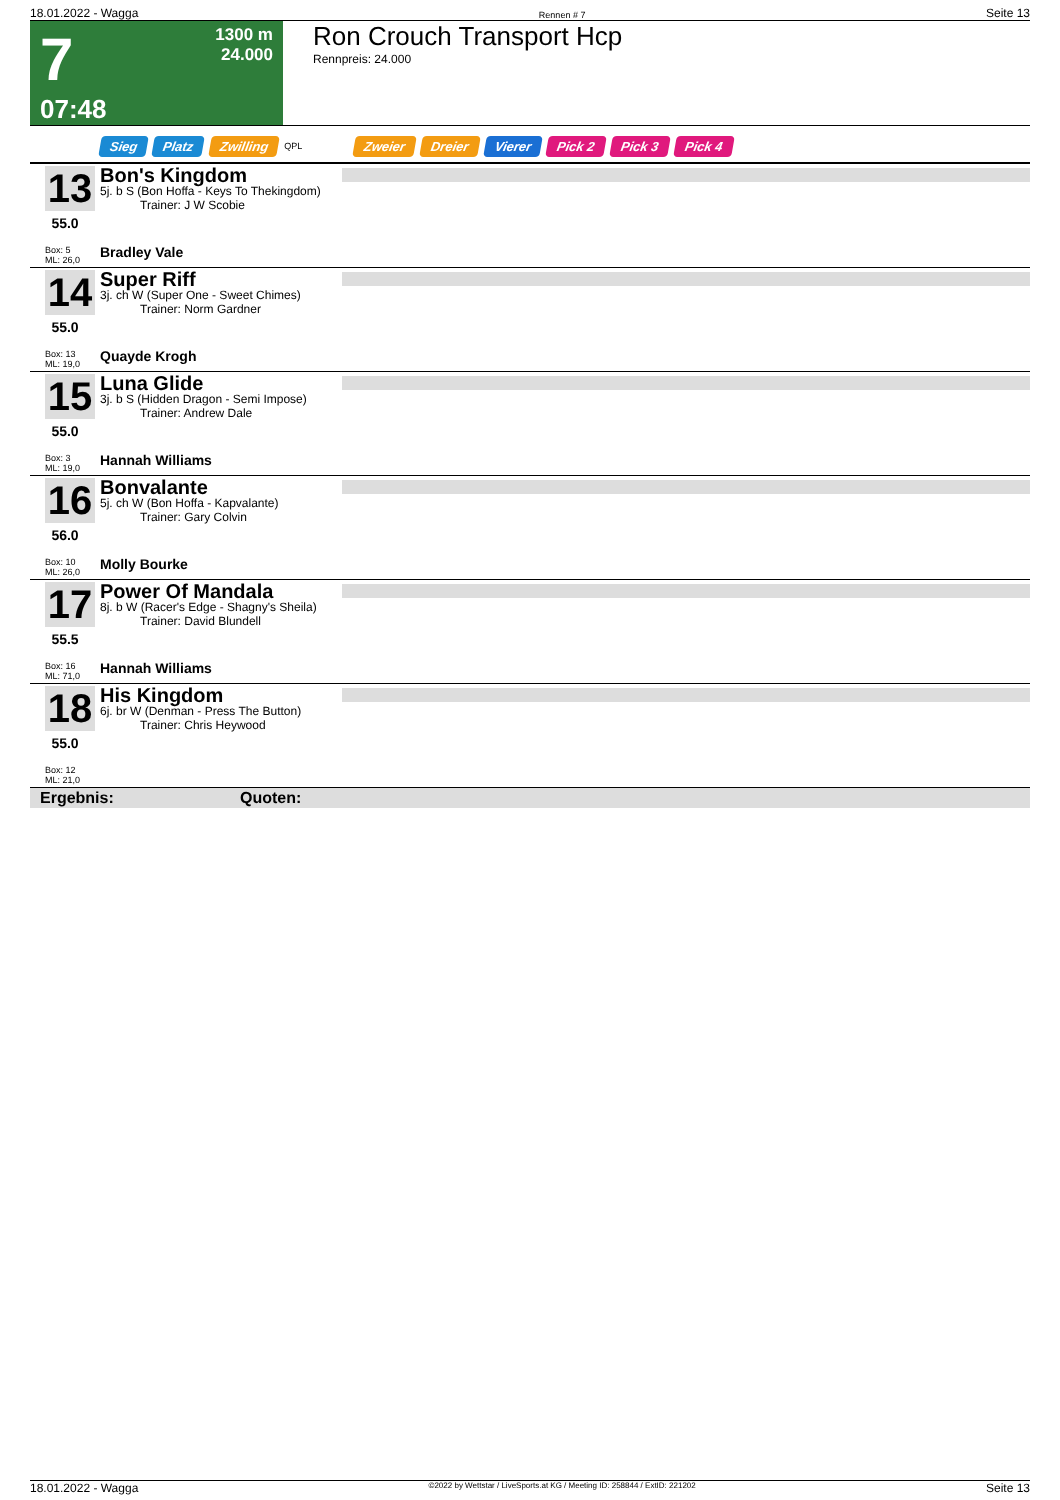18.01.2022 - Wagga Rennen # 7 Seite 13
7
07:48
1300 m
24.000
Ron Crouch Transport Hcp
Rennpreis: 24.000
Sieg Platz Zwilling QPL Zweier Dreier Vierer Pick 2 Pick 3 Pick 4
13
55.0
Box: 5
ML: 26,0
Bon's Kingdom
5j. b S (Bon Hoffa - Keys To Thekingdom)
Trainer: J W Scobie
Bradley Vale
14
55.0
Box: 13
ML: 19,0
Super Riff
3j. ch W (Super One - Sweet Chimes)
Trainer: Norm Gardner
Quayde Krogh
15
55.0
Box: 3
ML: 19,0
Luna Glide
3j. b S (Hidden Dragon - Semi Impose)
Trainer: Andrew Dale
Hannah Williams
16
56.0
Box: 10
ML: 26,0
Bonvalante
5j. ch W (Bon Hoffa - Kapvalante)
Trainer: Gary Colvin
Molly Bourke
17
55.5
Box: 16
ML: 71,0
Power Of Mandala
8j. b W (Racer's Edge - Shagny's Sheila)
Trainer: David Blundell
Hannah Williams
18
55.0
Box: 12
ML: 21,0
His Kingdom
6j. br W (Denman - Press The Button)
Trainer: Chris Heywood
Ergebnis: Quoten:
18.01.2022 - Wagga ©2022 by Wettstar / LiveSports.at KG / Meeting ID: 258844 / ExtID: 221202 Seite 13